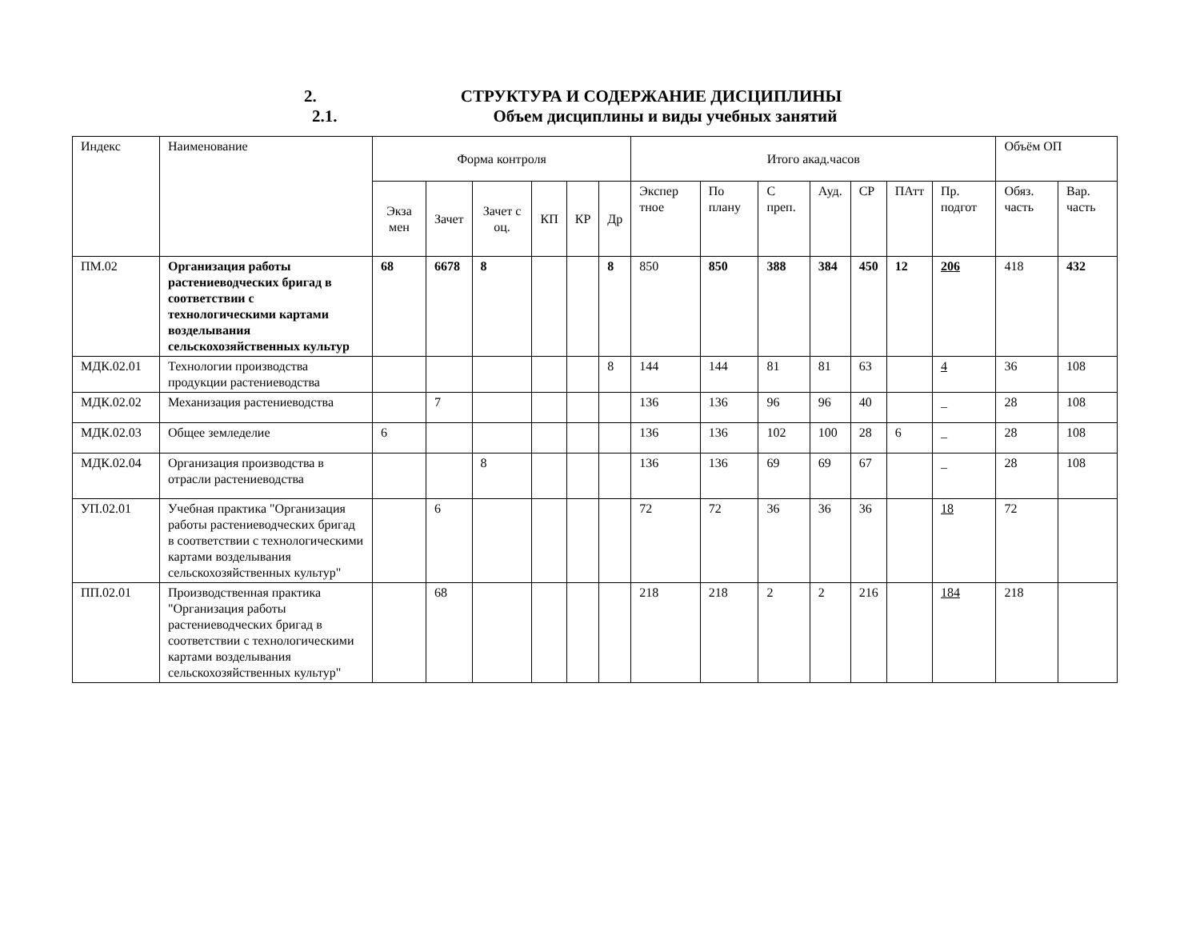2. СТРУКТУРА И СОДЕРЖАНИЕ ДИСЦИПЛИНЫ
2.1. Объем дисциплины и виды учебных занятий
| Индекс | Наименование | Форма контроля | | | | | | Итого акад.часов | | | | | | | Объём ОП | |
| --- | --- | --- | --- | --- | --- | --- | --- | --- | --- | --- | --- | --- | --- | --- | --- | --- |
| | | Экза мен | Зачет | Зачет с оц. | КП | КР | Др | Экспер тное | По плану | С преп. | Ауд. | СР | ПАтт | Пр. подгот | Обяз. часть | Вар. часть |
| ПМ.02 | Организация работы растениеводческих бригад в соответствии с технологическими картами возделывания сельскохозяйственных культур | 68 | 6678 | 8 | | | 8 | 850 | 850 | 388 | 384 | 450 | 12 | 206 | 418 | 432 |
| МДК.02.01 | Технологии производства продукции растениеводства | | | | | | 8 | 144 | 144 | 81 | 81 | 63 | | 4 | 36 | 108 |
| МДК.02.02 | Механизация растениеводства | | 7 | | | | | 136 | 136 | 96 | 96 | 40 | | _ | 28 | 108 |
| МДК.02.03 | Общее земледелие | 6 | | | | | | 136 | 136 | 102 | 100 | 28 | 6 | _ | 28 | 108 |
| МДК.02.04 | Организация производства в отрасли растениеводства | | | 8 | | | | 136 | 136 | 69 | 69 | 67 | | _ | 28 | 108 |
| УП.02.01 | Учебная практика "Организация работы растениеводческих бригад в соответствии с технологическими картами возделывания сельскохозяйственных культур" | | 6 | | | | | 72 | 72 | 36 | 36 | 36 | | 18 | 72 | |
| ПП.02.01 | Производственная практика "Организация работы растениеводческих бригад в соответствии с технологическими картами возделывания сельскохозяйственных культур" | | 68 | | | | | 218 | 218 | 2 | 2 | 216 | | 184 | 218 | |